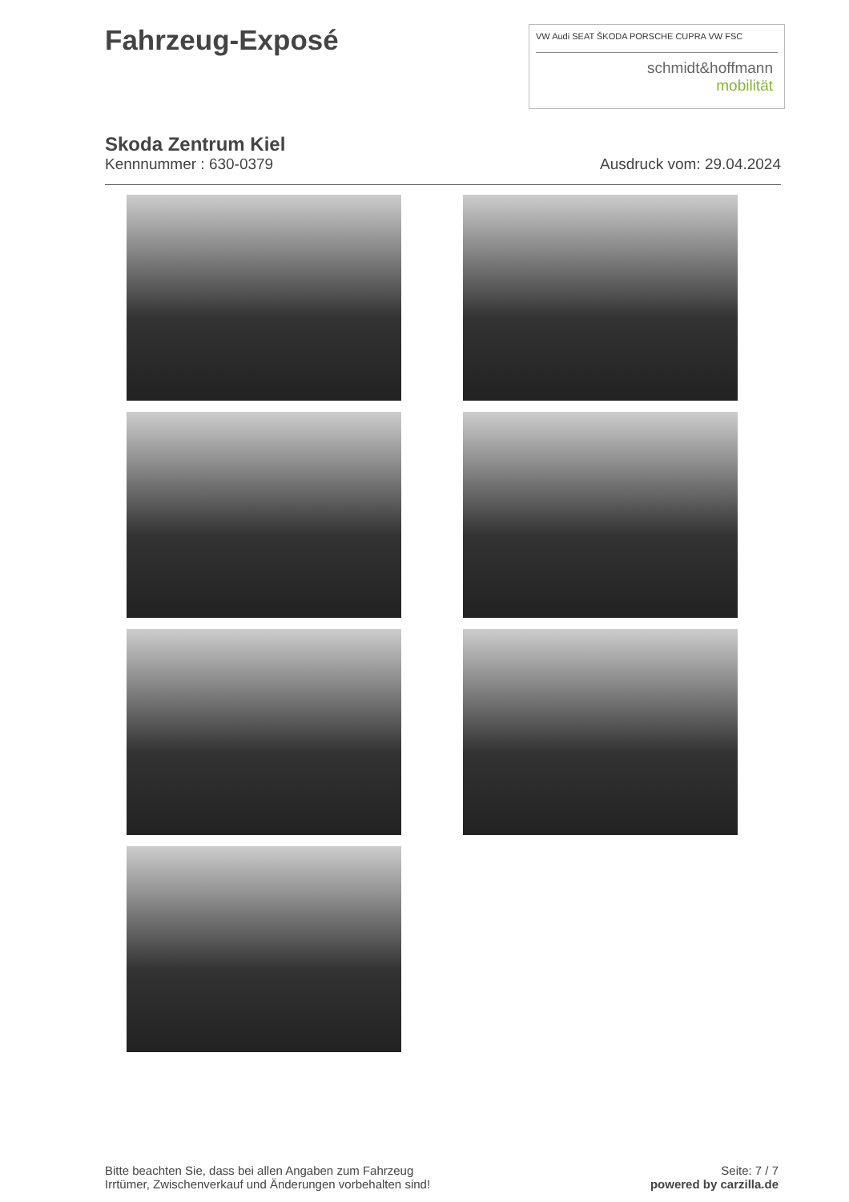Fahrzeug-Exposé
VW Audi SEAT ŠKODA PORSCHE CUPRA VW FSC
schmidt&hoffmann
mobilität
Skoda Zentrum Kiel
Kennnummer : 630-0379 Ausdruck vom: 29.04.2024
Bitte beachten Sie, dass bei allen Angaben zum Fahrzeug
Irrtümer, Zwischenverkauf und Änderungen vorbehalten sind!
Seite: 7 / 7
powered by carzilla.de